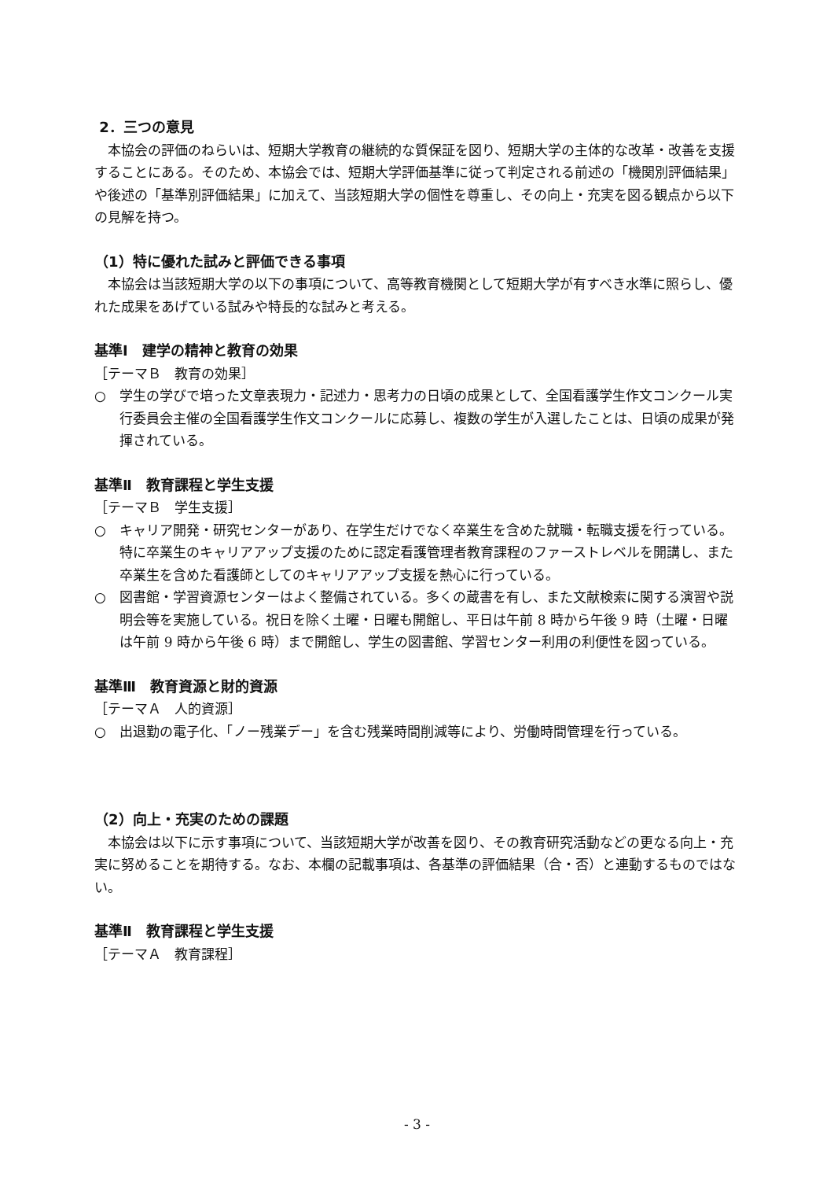2．三つの意見
本協会の評価のねらいは、短期大学教育の継続的な質保証を図り、短期大学の主体的な改革・改善を支援することにある。そのため、本協会では、短期大学評価基準に従って判定される前述の「機関別評価結果」や後述の「基準別評価結果」に加えて、当該短期大学の個性を尊重し、その向上・充実を図る観点から以下の見解を持つ。
（1）特に優れた試みと評価できる事項
本協会は当該短期大学の以下の事項について、高等教育機関として短期大学が有すべき水準に照らし、優れた成果をあげている試みや特長的な試みと考える。
基準Ⅰ　建学の精神と教育の効果
［テーマＢ　教育の効果］
○　学生の学びで培った文章表現力・記述力・思考力の日頃の成果として、全国看護学生作文コンクール実行委員会主催の全国看護学生作文コンクールに応募し、複数の学生が入選したことは、日頃の成果が発揮されている。
基準Ⅱ　教育課程と学生支援
［テーマＢ　学生支援］
○　キャリア開発・研究センターがあり、在学生だけでなく卒業生を含めた就職・転職支援を行っている。特に卒業生のキャリアアップ支援のために認定看護管理者教育課程のファーストレベルを開講し、また卒業生を含めた看護師としてのキャリアアップ支援を熱心に行っている。
○　図書館・学習資源センターはよく整備されている。多くの蔵書を有し、また文献検索に関する演習や説明会等を実施している。祝日を除く土曜・日曜も開館し、平日は午前 8 時から午後 9 時（土曜・日曜は午前 9 時から午後 6 時）まで開館し、学生の図書館、学習センター利用の利便性を図っている。
基準Ⅲ　教育資源と財的資源
［テーマＡ　人的資源］
○　出退勤の電子化、「ノー残業デー」を含む残業時間削減等により、労働時間管理を行っている。
（2）向上・充実のための課題
本協会は以下に示す事項について、当該短期大学が改善を図り、その教育研究活動などの更なる向上・充実に努めることを期待する。なお、本欄の記載事項は、各基準の評価結果（合・否）と連動するものではない。
基準Ⅱ　教育課程と学生支援
［テーマＡ　教育課程］
- 3 -